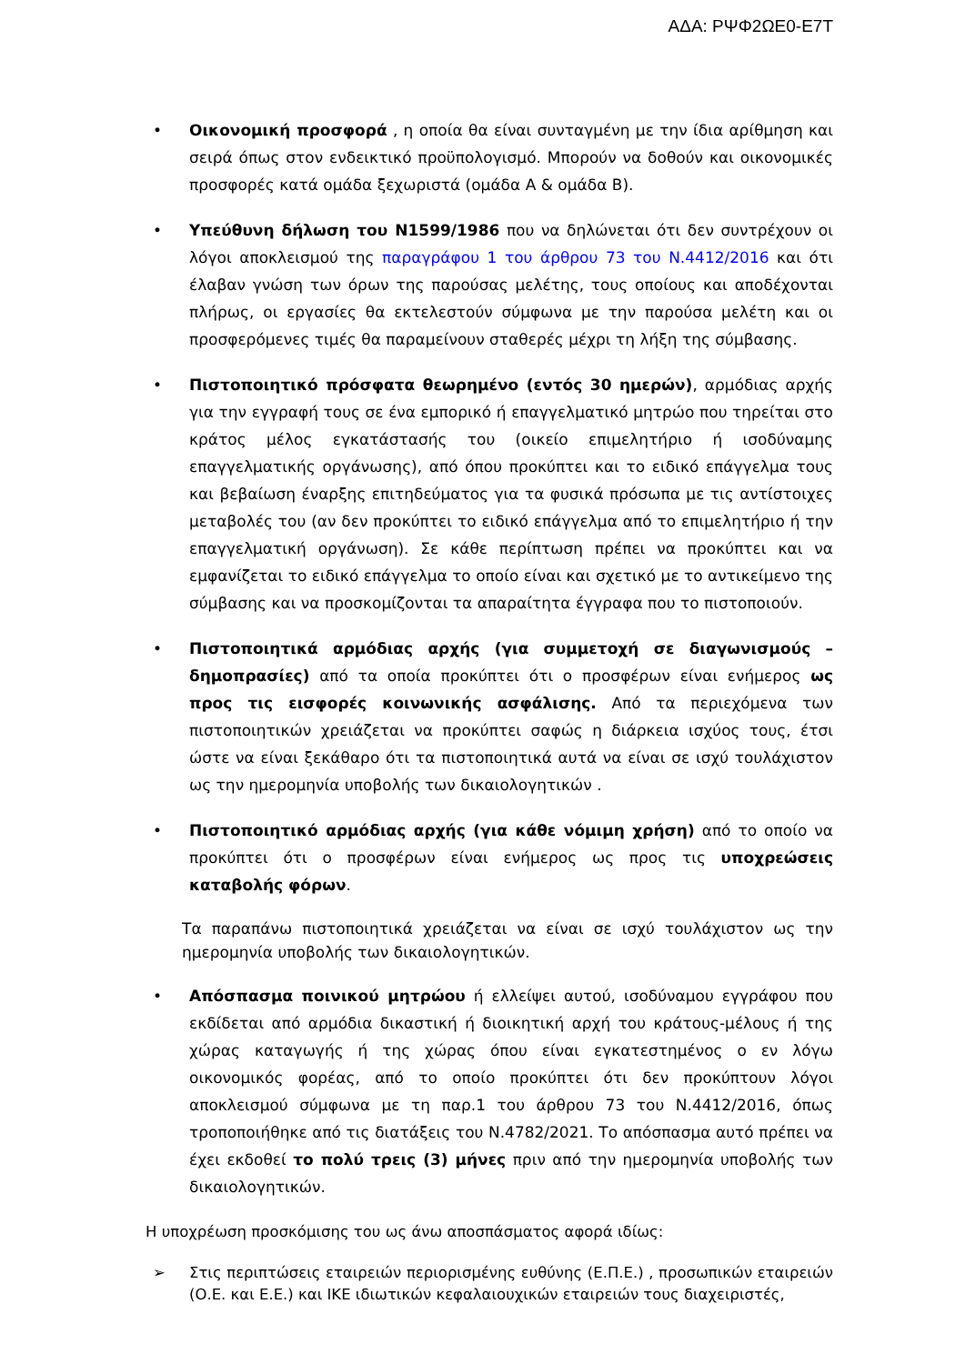ΑΔΑ: ΡΨΦ2ΩΕ0-Ε7Τ
• Οικονομική προσφορά , η οποία θα είναι συνταγμένη με την ίδια αρίθμηση και σειρά όπως στον ενδεικτικό προϋπολογισμό. Μπορούν να δοθούν και οικονομικές προσφορές κατά ομάδα ξεχωριστά (ομάδα Α & ομάδα Β).
• Υπεύθυνη δήλωση του Ν1599/1986 που να δηλώνεται ότι δεν συντρέχουν οι λόγοι αποκλεισμού της παραγράφου 1 του άρθρου 73 του Ν.4412/2016 και ότι έλαβαν γνώση των όρων της παρούσας μελέτης, τους οποίους και αποδέχονται πλήρως, οι εργασίες θα εκτελεστούν σύμφωνα με την παρούσα μελέτη και οι προσφερόμενες τιμές θα παραμείνουν σταθερές μέχρι τη λήξη της σύμβασης.
• Πιστοποιητικό πρόσφατα θεωρημένο (εντός 30 ημερών), αρμόδιας αρχής για την εγγραφή τους σε ένα εμπορικό ή επαγγελματικό μητρώο που τηρείται στο κράτος μέλος εγκατάστασής του (οικείο επιμελητήριο ή ισοδύναμης επαγγελματικής οργάνωσης), από όπου προκύπτει και το ειδικό επάγγελμα τους και βεβαίωση έναρξης επιτηδεύματος για τα φυσικά πρόσωπα με τις αντίστοιχες μεταβολές του (αν δεν προκύπτει το ειδικό επάγγελμα από το επιμελητήριο ή την επαγγελματική οργάνωση). Σε κάθε περίπτωση πρέπει να προκύπτει και να εμφανίζεται το ειδικό επάγγελμα το οποίο είναι και σχετικό με το αντικείμενο της σύμβασης και να προσκομίζονται τα απαραίτητα έγγραφα που το πιστοποιούν.
• Πιστοποιητικά αρμόδιας αρχής (για συμμετοχή σε διαγωνισμούς – δημοπρασίες) από τα οποία προκύπτει ότι ο προσφέρων είναι ενήμερος ως προς τις εισφορές κοινωνικής ασφάλισης. Από τα περιεχόμενα των πιστοποιητικών χρειάζεται να προκύπτει σαφώς η διάρκεια ισχύος τους, έτσι ώστε να είναι ξεκάθαρο ότι τα πιστοποιητικά αυτά να είναι σε ισχύ τουλάχιστον ως την ημερομηνία υποβολής των δικαιολογητικών .
• Πιστοποιητικό αρμόδιας αρχής (για κάθε νόμιμη χρήση) από το οποίο να προκύπτει ότι ο προσφέρων είναι ενήμερος ως προς τις υποχρεώσεις καταβολής φόρων.
Τα παραπάνω πιστοποιητικά χρειάζεται να είναι σε ισχύ τουλάχιστον ως την ημερομηνία υποβολής των δικαιολογητικών.
• Απόσπασμα ποινικού μητρώου ή ελλείψει αυτού, ισοδύναμου εγγράφου που εκδίδεται από αρμόδια δικαστική ή διοικητική αρχή του κράτους-μέλους ή της χώρας καταγωγής ή της χώρας όπου είναι εγκατεστημένος ο εν λόγω οικονομικός φορέας, από το οποίο προκύπτει ότι δεν προκύπτουν λόγοι αποκλεισμού σύμφωνα με τη παρ.1 του άρθρου 73 του Ν.4412/2016, όπως τροποποιήθηκε από τις διατάξεις του Ν.4782/2021. Το απόσπασμα αυτό πρέπει να έχει εκδοθεί το πολύ τρεις (3) μήνες πριν από την ημερομηνία υποβολής των δικαιολογητικών.
Η υποχρέωση προσκόμισης του ως άνω αποσπάσματος αφορά ιδίως:
➢ Στις περιπτώσεις εταιρειών περιορισμένης ευθύνης (Ε.Π.Ε.) , προσωπικών εταιρειών (Ο.Ε. και Ε.Ε.) και ΙΚΕ ιδιωτικών κεφαλαιουχικών εταιρειών τους διαχειριστές,